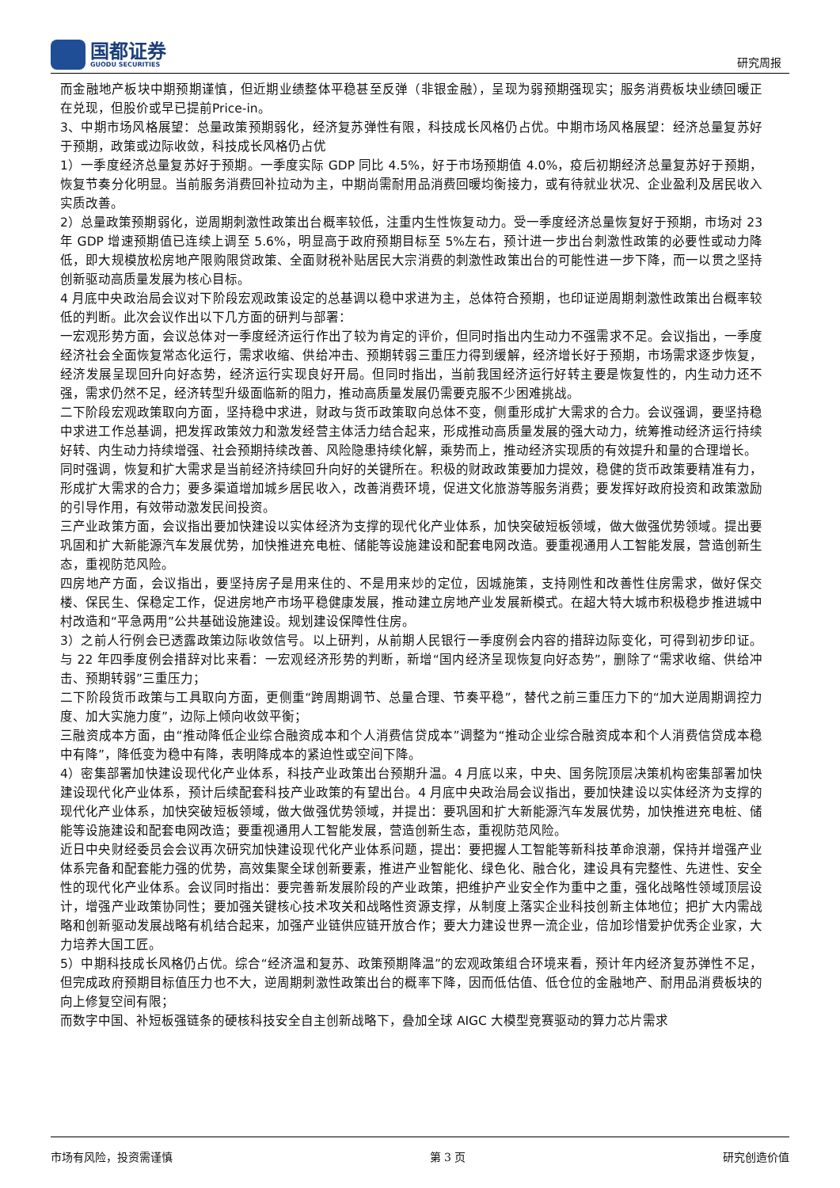国都证券
GUODU SECURITIES
研究周报
而金融地产板块中期预期谨慎，但近期业绩整体平稳甚至反弹（非银金融），呈现为弱预期强现实；服务消费板块业绩回暖正在兑现，但股价或早已提前Price-in。
3、中期市场风格展望：总量政策预期弱化，经济复苏弹性有限，科技成长风格仍占优。中期市场风格展望：经济总量复苏好于预期，政策或边际收敛，科技成长风格仍占优
1）一季度经济总量复苏好于预期。一季度实际 GDP 同比 4.5%，好于市场预期值 4.0%，疫后初期经济总量复苏好于预期，恢复节奏分化明显。当前服务消费回补拉动为主，中期尚需耐用品消费回暖均衡接力，或有待就业状况、企业盈利及居民收入实质改善。
2）总量政策预期弱化，逆周期刺激性政策出台概率较低，注重内生性恢复动力。受一季度经济总量恢复好于预期，市场对 23 年 GDP 增速预期值已连续上调至 5.6%，明显高于政府预期目标至 5%左右，预计进一步出台刺激性政策的必要性或动力降低，即大规模放松房地产限购限贷政策、全面财税补贴居民大宗消费的刺激性政策出台的可能性进一步下降，而一以贯之坚持创新驱动高质量发展为核心目标。
4 月底中央政治局会议对下阶段宏观政策设定的总基调以稳中求进为主，总体符合预期，也印证逆周期刺激性政策出台概率较低的判断。此次会议作出以下几方面的研判与部署：
一宏观形势方面，会议总体对一季度经济运行作出了较为肯定的评价，但同时指出内生动力不强需求不足。会议指出，一季度经济社会全面恢复常态化运行，需求收缩、供给冲击、预期转弱三重压力得到缓解，经济增长好于预期，市场需求逐步恢复，经济发展呈现回升向好态势，经济运行实现良好开局。但同时指出，当前我国经济运行好转主要是恢复性的，内生动力还不强，需求仍然不足，经济转型升级面临新的阻力，推动高质量发展仍需要克服不少困难挑战。
二下阶段宏观政策取向方面，坚持稳中求进，财政与货币政策取向总体不变，侧重形成扩大需求的合力。会议强调，要坚持稳中求进工作总基调，把发挥政策效力和激发经营主体活力结合起来，形成推动高质量发展的强大动力，统筹推动经济运行持续好转、内生动力持续增强、社会预期持续改善、风险隐患持续化解，乘势而上，推动经济实现质的有效提升和量的合理增长。
同时强调，恢复和扩大需求是当前经济持续回升向好的关键所在。积极的财政政策要加力提效，稳健的货币政策要精准有力，形成扩大需求的合力；要多渠道增加城乡居民收入，改善消费环境，促进文化旅游等服务消费；要发挥好政府投资和政策激励的引导作用，有效带动激发民间投资。
三产业政策方面，会议指出要加快建设以实体经济为支撑的现代化产业体系，加快突破短板领域，做大做强优势领域。提出要巩固和扩大新能源汽车发展优势，加快推进充电桩、储能等设施建设和配套电网改造。要重视通用人工智能发展，营造创新生态，重视防范风险。
四房地产方面，会议指出，要坚持房子是用来住的、不是用来炒的定位，因城施策，支持刚性和改善性住房需求，做好保交楼、保民生、保稳定工作，促进房地产市场平稳健康发展，推动建立房地产业发展新模式。在超大特大城市积极稳步推进城中村改造和“平急两用”公共基础设施建设。规划建设保障性住房。
3）之前人行例会已透露政策边际收敛信号。以上研判，从前期人民银行一季度例会内容的措辞边际变化，可得到初步印证。与 22 年四季度例会措辞对比来看：一宏观经济形势的判断，新增“国内经济呈现恢复向好态势”，删除了“需求收缩、供给冲击、预期转弱”三重压力；
二下阶段货币政策与工具取向方面，更侧重“跨周期调节、总量合理、节奏平稳”，替代之前三重压力下的“加大逆周期调控力度、加大实施力度”，边际上倾向收敛平衡；
三融资成本方面，由“推动降低企业综合融资成本和个人消费信贷成本”调整为“推动企业综合融资成本和个人消费信贷成本稳中有降”，降低变为稳中有降，表明降成本的紧迫性或空间下降。
4）密集部署加快建设现代化产业体系，科技产业政策出台预期升温。4 月底以来，中央、国务院顶层决策机构密集部署加快建设现代化产业体系，预计后续配套科技产业政策的有望出台。4 月底中央政治局会议指出，要加快建设以实体经济为支撑的现代化产业体系，加快突破短板领域，做大做强优势领域，并提出：要巩固和扩大新能源汽车发展优势，加快推进充电桩、储能等设施建设和配套电网改造；要重视通用人工智能发展，营造创新生态，重视防范风险。
近日中央财经委员会会议再次研究加快建设现代化产业体系问题，提出：要把握人工智能等新科技革命浪潮，保持并增强产业体系完备和配套能力强的优势，高效集聚全球创新要素，推进产业智能化、绿色化、融合化，建设具有完整性、先进性、安全性的现代化产业体系。会议同时指出：要完善新发展阶段的产业政策，把维护产业安全作为重中之重，强化战略性领域顶层设计，增强产业政策协同性；要加强关键核心技术攻关和战略性资源支撑，从制度上落实企业科技创新主体地位；把扩大内需战略和创新驱动发展战略有机结合起来，加强产业链供应链开放合作；要大力建设世界一流企业，倍加珍惜爱护优秀企业家，大力培养大国工匠。
5）中期科技成长风格仍占优。综合“经济温和复苏、政策预期降温”的宏观政策组合环境来看，预计年内经济复苏弹性不足，但完成政府预期目标值压力也不大，逆周期刺激性政策出台的概率下降，因而低估值、低仓位的金融地产、耐用品消费板块的向上修复空间有限；
而数字中国、补短板强链条的硬核科技安全自主创新战略下，叠加全球 AIGC 大模型竞赛驱动的算力芯片需求
市场有风险，投资需谨慎 第 3 页 研究创造价值